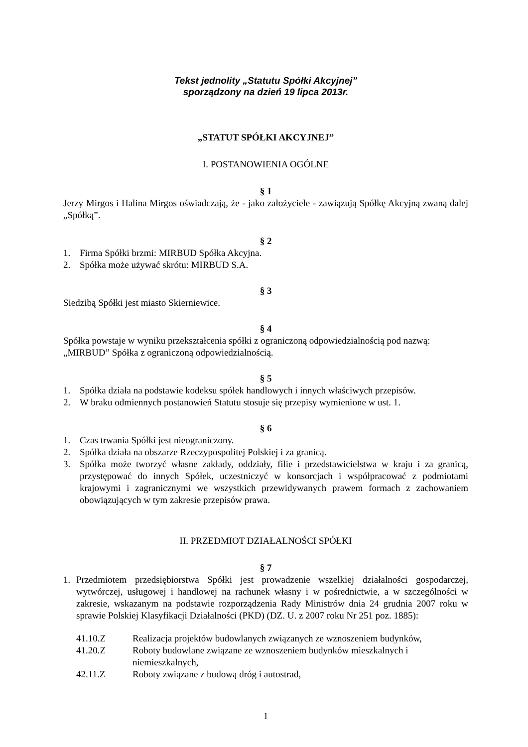Tekst jednolity „Statutu Spółki Akcyjnej”
sporządzony na dzień 19 lipca 2013r.
„STATUT SPÓŁKI AKCYJNEJ”
I. POSTANOWIENIA OGÓLNE
§ 1
Jerzy Mirgos i Halina Mirgos oświadczają, że - jako założyciele - zawiązują Spółkę Akcyjną zwaną dalej „Spółką”.
§ 2
1. Firma Spółki brzmi: MIRBUD Spółka Akcyjna.
2. Spółka może używać skrótu: MIRBUD S.A.
§ 3
Siedzibą Spółki jest miasto Skierniewice.
§ 4
Spółka powstaje w wyniku przekształcenia spółki z ograniczoną odpowiedzialnością pod nazwą:
„MIRBUD” Spółka z ograniczoną odpowiedzialnością.
§ 5
1. Spółka działa na podstawie kodeksu spółek handlowych i innych właściwych przepisów.
2. W braku odmiennych postanowień Statutu stosuje się przepisy wymienione w ust. 1.
§ 6
1. Czas trwania Spółki jest nieograniczony.
2. Spółka działa na obszarze Rzeczypospolitej Polskiej i za granicą.
3. Spółka może tworzyć własne zakłady, oddziały, filie i przedstawicielstwa w kraju i za granicą, przystępować do innych Spółek, uczestniczyć w konsorcjach i współpracować z podmiotami krajowymi i zagranicznymi we wszystkich przewidywanych prawem formach z zachowaniem obowiązujących w tym zakresie przepisów prawa.
II. PRZEDMIOT DZIAŁALNOŚCI SPÓŁKI
§ 7
1. Przedmiotem przedsiębiorstwa Spółki jest prowadzenie wszelkiej działalności gospodarczej, wytwórczej, usługowej i handlowej na rachunek własny i w pośrednictwie, a w szczególności w zakresie, wskazanym na podstawie rozporządzenia Rady Ministrów dnia 24 grudnia 2007 roku w sprawie Polskiej Klasyfikacji Działalności (PKD) (DZ. U. z 2007 roku Nr 251 poz. 1885):
41.10.Z Realizacja projektów budowlanych związanych ze wznoszeniem budynków,
41.20.Z Roboty budowlane związane ze wznoszeniem budynków mieszkalnych i niemieszkalnych,
42.11.Z Roboty związane z budową dróg i autostrad,
1